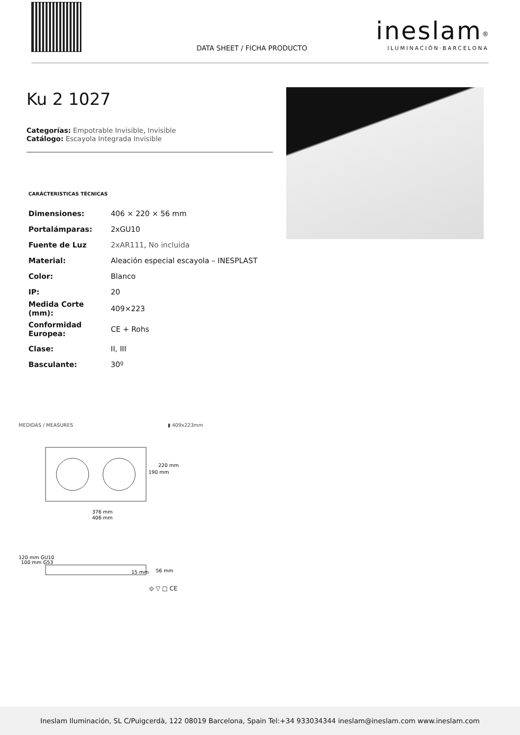DATA SHEET / FICHA PRODUCTO
ineslam<sup>®</sup>
ILUMINACIÓN·BARCELONA
Ku 2 1027
Categorías: Empotrable Invisible, Invisible
Catálogo: Escayola Integrada Invisible
CARÁCTERISTICAS TÉCNICAS
| Dimensiones: | 406 × 220 × 56 mm |
| Portalámparas: | 2xGU10 |
| Fuente de Luz | 2xAR111 , No incluida |
| Material: | Aleación especial escayola – INESPLAST |
| Color: | Blanco |
| IP: | 20 |
| Medida Corte (mm): | 409×223 |
| Conformidad Europea: | CE + Rohs |
| Clase: | II, III |
| Basculante: | 30º |
MEDIDAS / MEASURES ▮ 409x223mm
376 mm
406 mm
220 mm
190 mm
120 mm GU10
100 mm G53
56 mm
15 mm
⟐ ▽ □ CE
Ineslam Iluminación, SL C/Puigcerdà, 122 08019 Barcelona, Spain Tel:+34 933034344 ineslam@ineslam.com www.ineslam.com